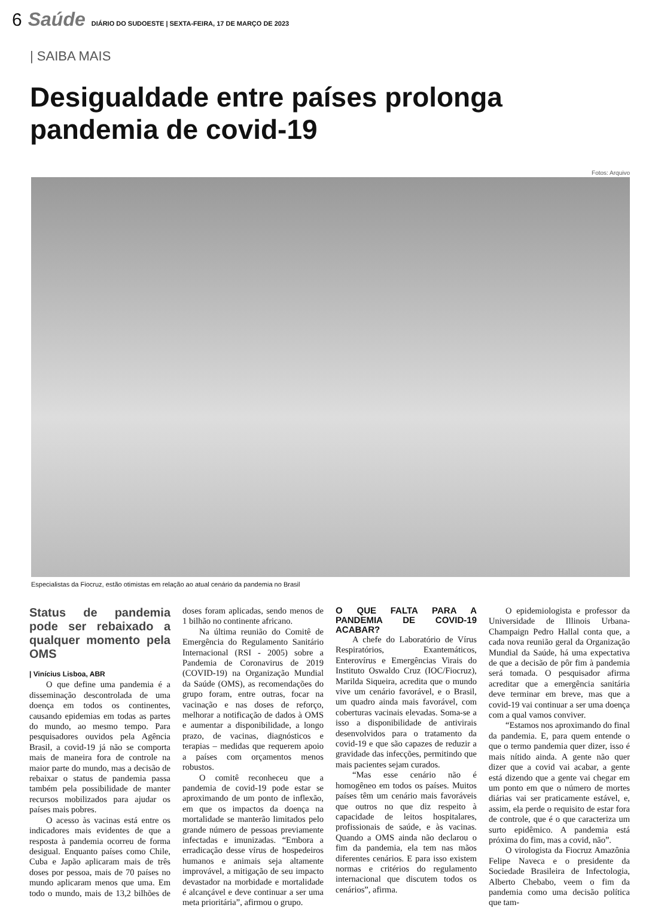6 Saúde DIÁRIO DO SUDOESTE | SEXTA-FEIRA, 17 DE MARÇO DE 2023
| SAIBA MAIS
Desigualdade entre países prolonga
pandemia de covid-19
Fotos: Arquivo
Especialistas da Fiocruz, estão otimistas em relação ao atual cenário da pandemia no Brasil
Status de pandemia pode ser rebaixado a qualquer momento pela OMS
| Vinícius Lisboa, ABR
O que define uma pandemia é a disseminação descontrolada de uma doença em todos os continentes, causando epidemias em todas as partes do mundo, ao mesmo tempo. Para pesquisadores ouvidos pela Agência Brasil, a covid-19 já não se comporta mais de maneira fora de controle na maior parte do mundo, mas a decisão de rebaixar o status de pandemia passa também pela possibilidade de manter recursos mobilizados para ajudar os países mais pobres.
O acesso às vacinas está entre os indicadores mais evidentes de que a resposta à pandemia ocorreu de forma desigual. Enquanto países como Chile, Cuba e Japão aplicaram mais de três doses por pessoa, mais de 70 países no mundo aplicaram menos que uma. Em todo o mundo, mais de 13,2 bilhões de doses foram aplicadas, sendo menos de 1 bilhão no continente africano.
Na última reunião do Comitê de Emergência do Regulamento Sanitário Internacional (RSI - 2005) sobre a Pandemia de Coronavirus de 2019 (COVID-19) na Organização Mundial da Saúde (OMS), as recomendações do grupo foram, entre outras, focar na vacinação e nas doses de reforço, melhorar a notificação de dados à OMS e aumentar a disponibilidade, a longo prazo, de vacinas, diagnósticos e terapias – medidas que requerem apoio a países com orçamentos menos robustos.
O comitê reconheceu que a pandemia de covid-19 pode estar se aproximando de um ponto de inflexão, em que os impactos da doença na mortalidade se manterão limitados pelo grande número de pessoas previamente infectadas e imunizadas. “Embora a erradicação desse vírus de hospedeiros humanos e animais seja altamente improvável, a mitigação de seu impacto devastador na morbidade e mortalidade é alcançável e deve continuar a ser uma meta prioritária”, afirmou o grupo.
O QUE FALTA PARA A PANDEMIA DE COVID-19 ACABAR?
A chefe do Laboratório de Vírus Respiratórios, Exantemáticos, Enterovírus e Emergências Virais do Instituto Oswaldo Cruz (IOC/Fiocruz), Marilda Siqueira, acredita que o mundo vive um cenário favorável, e o Brasil, um quadro ainda mais favorável, com coberturas vacinais elevadas. Soma-se a isso a disponibilidade de antivirais desenvolvidos para o tratamento da covid-19 e que são capazes de reduzir a gravidade das infecções, permitindo que mais pacientes sejam curados.
“Mas esse cenário não é homogêneo em todos os países. Muitos países têm um cenário mais favoráveis que outros no que diz respeito à capacidade de leitos hospitalares, profissionais de saúde, e às vacinas. Quando a OMS ainda não declarou o fim da pandemia, ela tem nas mãos diferentes cenários. E para isso existem normas e critérios do regulamento internacional que discutem todos os cenários”, afirma.
O epidemiologista e professor da Universidade de Illinois Urbana-Champaign Pedro Hallal conta que, a cada nova reunião geral da Organização Mundial da Saúde, há uma expectativa de que a decisão de pôr fim à pandemia será tomada. O pesquisador afirma acreditar que a emergência sanitária deve terminar em breve, mas que a covid-19 vai continuar a ser uma doença com a qual vamos conviver.
“Estamos nos aproximando do final da pandemia. E, para quem entende o que o termo pandemia quer dizer, isso é mais nítido ainda. A gente não quer dizer que a covid vai acabar, a gente está dizendo que a gente vai chegar em um ponto em que o número de mortes diárias vai ser praticamente estável, e, assim, ela perde o requisito de estar fora de controle, que é o que caracteriza um surto epidêmico. A pandemia está próxima do fim, mas a covid, não”.
O virologista da Fiocruz Amazônia Felipe Naveca e o presidente da Sociedade Brasileira de Infectologia, Alberto Chebabo, veem o fim da pandemia como uma decisão política que tam-